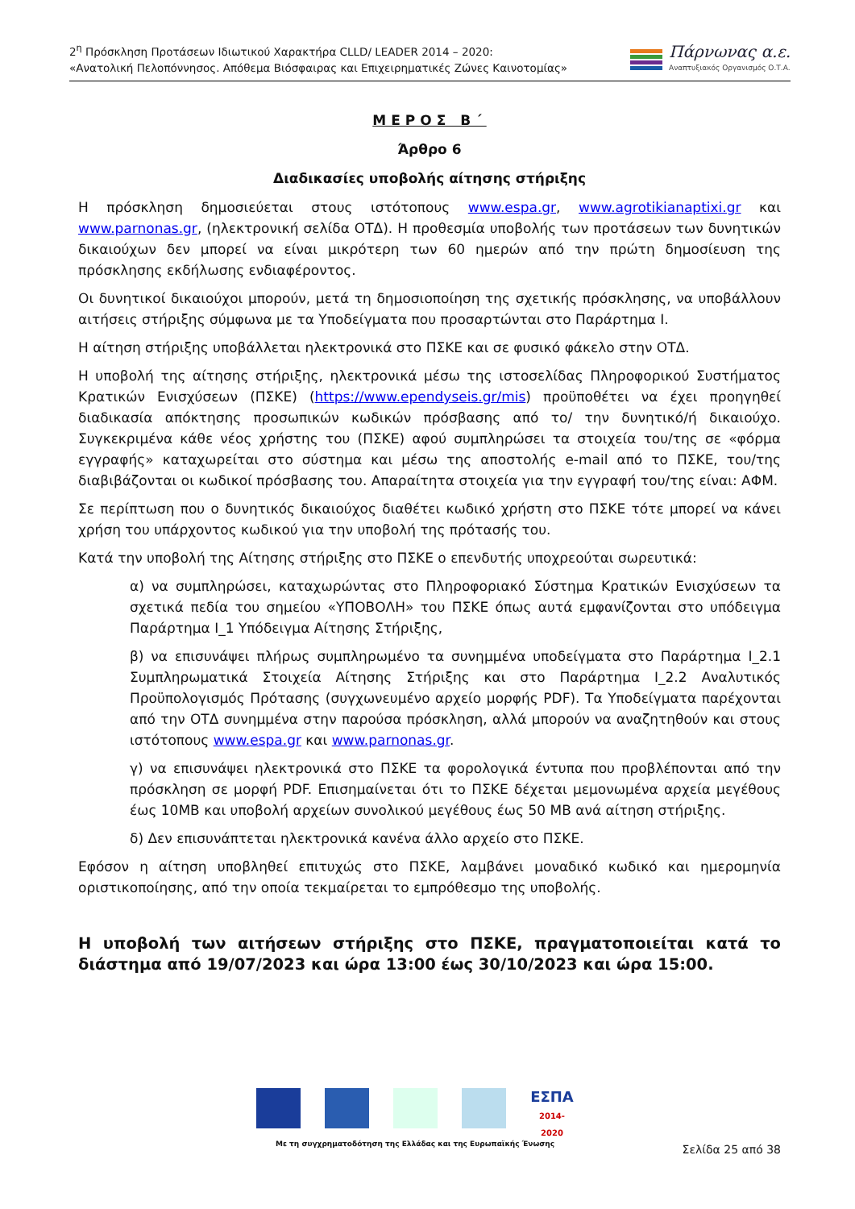2<sup>η</sup> Πρόσκληση Προτάσεων Ιδιωτικού Χαρακτήρα CLLD/ LEADER 2014 – 2020:
«Ανατολική Πελοπόννησος. Απόθεμα Βιόσφαιρας και Επιχειρηματικές Ζώνες Καινοτομίας»
Πάρνωνας α.ε.
Αναπτυξιακός Οργανισμός Ο.Τ.Α.
ΜΕΡΟΣ Β΄
Άρθρο 6
Διαδικασίες υποβολής αίτησης στήριξης
Η πρόσκληση δημοσιεύεται στους ιστότοπους www.espa.gr, www.agrotikianaptixi.gr και www.parnonas.gr, (ηλεκτρονική σελίδα ΟΤΔ). Η προθεσμία υποβολής των προτάσεων των δυνητικών δικαιούχων δεν μπορεί να είναι μικρότερη των 60 ημερών από την πρώτη δημοσίευση της πρόσκλησης εκδήλωσης ενδιαφέροντος.
Οι δυνητικοί δικαιούχοι μπορούν, μετά τη δημοσιοποίηση της σχετικής πρόσκλησης, να υποβάλλουν αιτήσεις στήριξης σύμφωνα με τα Υποδείγματα που προσαρτώνται στο Παράρτημα Ι.
Η αίτηση στήριξης υποβάλλεται ηλεκτρονικά στο ΠΣΚΕ και σε φυσικό φάκελο στην ΟΤΔ.
Η υποβολή της αίτησης στήριξης, ηλεκτρονικά μέσω της ιστοσελίδας Πληροφορικού Συστήματος Κρατικών Ενισχύσεων (ΠΣΚΕ) (https://www.ependyseis.gr/mis) προϋποθέτει να έχει προηγηθεί διαδικασία απόκτησης προσωπικών κωδικών πρόσβασης από το/ την δυνητικό/ή δικαιούχο. Συγκεκριμένα κάθε νέος χρήστης του (ΠΣΚΕ) αφού συμπληρώσει τα στοιχεία του/της σε «φόρμα εγγραφής» καταχωρείται στο σύστημα και μέσω της αποστολής e-mail από το ΠΣΚΕ, του/της διαβιβάζονται οι κωδικοί πρόσβασης του. Απαραίτητα στοιχεία για την εγγραφή του/της είναι: ΑΦΜ.
Σε περίπτωση που ο δυνητικός δικαιούχος διαθέτει κωδικό χρήστη στο ΠΣΚΕ τότε μπορεί να κάνει χρήση του υπάρχοντος κωδικού για την υποβολή της πρότασής του.
Κατά την υποβολή της Αίτησης στήριξης στο ΠΣΚΕ ο επενδυτής υποχρεούται σωρευτικά:
α) να συμπληρώσει, καταχωρώντας στο Πληροφοριακό Σύστημα Κρατικών Ενισχύσεων τα σχετικά πεδία του σημείου «ΥΠΟΒΟΛΗ» του ΠΣΚΕ όπως αυτά εμφανίζονται στο υπόδειγμα Παράρτημα Ι_1 Υπόδειγμα Αίτησης Στήριξης,
β) να επισυνάψει πλήρως συμπληρωμένο τα συνημμένα υποδείγματα στο Παράρτημα Ι_2.1 Συμπληρωματικά Στοιχεία Αίτησης Στήριξης και στο Παράρτημα Ι_2.2 Αναλυτικός Προϋπολογισμός Πρότασης (συγχωνευμένο αρχείο μορφής PDF). Τα Υποδείγματα παρέχονται από την ΟΤΔ συνημμένα στην παρούσα πρόσκληση, αλλά μπορούν να αναζητηθούν και στους ιστότοπους www.espa.gr και www.parnonas.gr.
γ) να επισυνάψει ηλεκτρονικά στο ΠΣΚΕ τα φορολογικά έντυπα που προβλέπονται από την πρόσκληση σε μορφή PDF. Επισημαίνεται ότι το ΠΣΚΕ δέχεται μεμονωμένα αρχεία μεγέθους έως 10MB και υποβολή αρχείων συνολικού μεγέθους έως 50 MB ανά αίτηση στήριξης.
δ) Δεν επισυνάπτεται ηλεκτρονικά κανένα άλλο αρχείο στο ΠΣΚΕ.
Εφόσον η αίτηση υποβληθεί επιτυχώς στο ΠΣΚΕ, λαμβάνει μοναδικό κωδικό και ημερομηνία οριστικοποίησης, από την οποία τεκμαίρεται το εμπρόθεσμο της υποβολής.
Η υποβολή των αιτήσεων στήριξης στο ΠΣΚΕ, πραγματοποιείται κατά το διάστημα από 19/07/2023 και ώρα 13:00 έως 30/10/2023 και ώρα 15:00.
ΕΣΠΑ
2014-2020
Με τη συγχρηματοδότηση της Ελλάδας και της Ευρωπαϊκής Ένωσης
Σελίδα 25 από 38